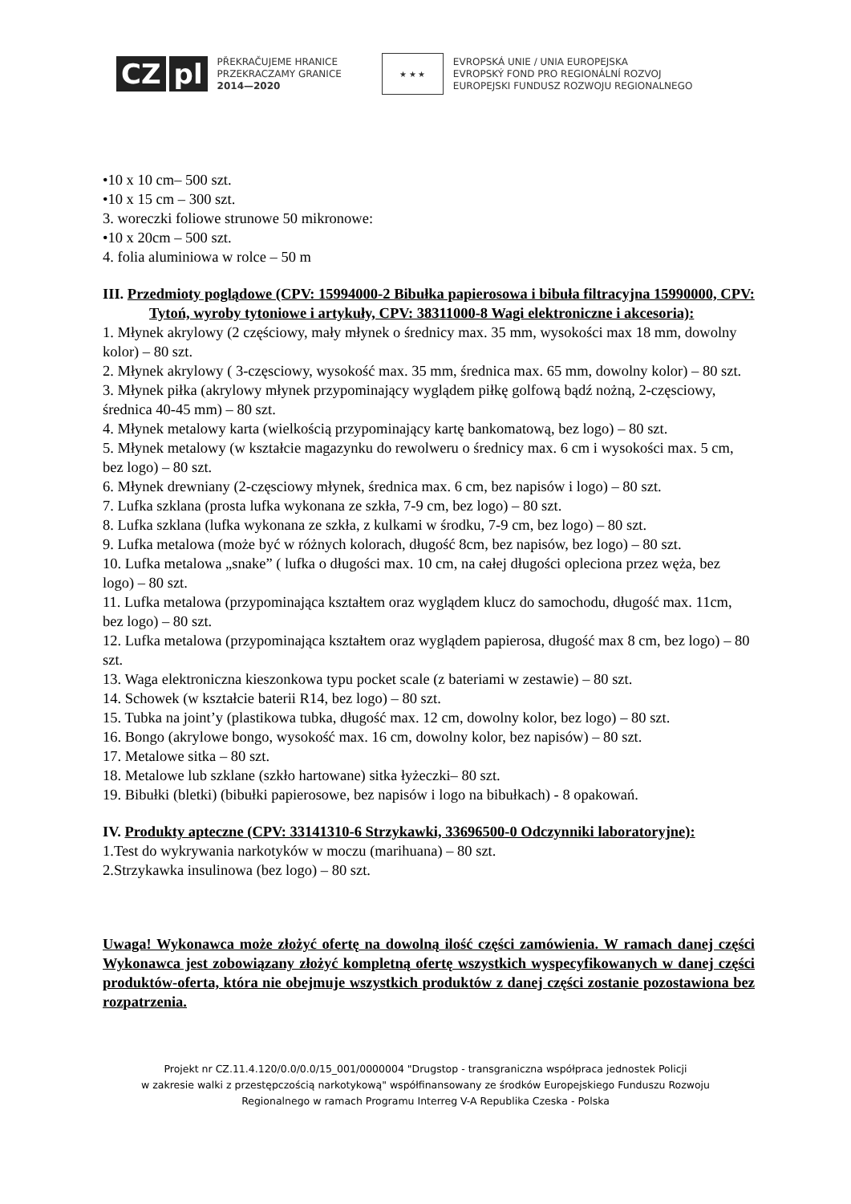CZ pl
PŘEKRAČUJEME HRANICE
PRZEKRACZAMY GRANICE
2014—2020
★ ★ ★
EVROPSKÁ UNIE / UNIA EUROPEJSKA
EVROPSKÝ FOND PRO REGIONÁLNÍ ROZVOJ
EUROPEJSKI FUNDUSZ ROZWOJU REGIONALNEGO
•10 x 10 cm– 500 szt.
•10 x 15 cm – 300 szt.
3. woreczki foliowe strunowe 50 mikronowe:
•10 x 20cm – 500 szt.
4. folia aluminiowa w rolce – 50 m
III. Przedmioty poglądowe (CPV: 15994000-2 Bibułka papierosowa i bibuła filtracyjna 15990000, CPV: Tytoń, wyroby tytoniowe i artykuły, CPV: 38311000-8 Wagi elektroniczne i akcesoria):
1. Młynek akrylowy (2 częściowy, mały młynek o średnicy max. 35 mm, wysokości max 18 mm, dowolny kolor) – 80 szt.
2. Młynek akrylowy ( 3-częsciowy, wysokość max. 35 mm, średnica max. 65 mm, dowolny kolor) – 80 szt.
3. Młynek piłka (akrylowy młynek przypominający wyglądem piłkę golfową bądź nożną, 2-częsciowy, średnica 40-45 mm) – 80 szt.
4. Młynek metalowy karta (wielkością przypominający kartę bankomatową, bez logo) – 80 szt.
5. Młynek metalowy (w kształcie magazynku do rewolweru o średnicy max. 6 cm i wysokości max. 5 cm, bez logo) – 80 szt.
6. Młynek drewniany (2-częsciowy młynek, średnica max. 6 cm, bez napisów i logo) – 80 szt.
7. Lufka szklana (prosta lufka wykonana ze szkła, 7-9 cm, bez logo) – 80 szt.
8. Lufka szklana (lufka wykonana ze szkła, z kulkami w środku, 7-9 cm, bez logo) – 80 szt.
9. Lufka metalowa (może być w różnych kolorach, długość 8cm, bez napisów, bez logo) – 80 szt.
10. Lufka metalowa „snake” ( lufka o długości max. 10 cm, na całej długości opleciona przez węża, bez logo) – 80 szt.
11. Lufka metalowa (przypominająca kształtem oraz wyglądem klucz do samochodu, długość max. 11cm, bez logo) – 80 szt.
12. Lufka metalowa (przypominająca kształtem oraz wyglądem papierosa, długość max 8 cm, bez logo) – 80 szt.
13. Waga elektroniczna kieszonkowa typu pocket scale (z bateriami w zestawie) – 80 szt.
14. Schowek (w kształcie baterii R14, bez logo) – 80 szt.
15. Tubka na joint’y (plastikowa tubka, długość max. 12 cm, dowolny kolor, bez logo) – 80 szt.
16. Bongo (akrylowe bongo, wysokość max. 16 cm, dowolny kolor, bez napisów) – 80 szt.
17. Metalowe sitka – 80 szt.
18. Metalowe lub szklane (szkło hartowane) sitka łyżeczki– 80 szt.
19. Bibułki (bletki) (bibułki papierosowe, bez napisów i logo na bibułkach) - 8 opakowań.
IV. Produkty apteczne (CPV: 33141310-6 Strzykawki, 33696500-0 Odczynniki laboratoryjne):
1.Test do wykrywania narkotyków w moczu (marihuana) – 80 szt.
2.Strzykawka insulinowa (bez logo) – 80 szt.
Uwaga! Wykonawca może złożyć ofertę na dowolną ilość części zamówienia. W ramach danej części Wykonawca jest zobowiązany złożyć kompletną ofertę wszystkich wyspecyfikowanych w danej części produktów-oferta, która nie obejmuje wszystkich produktów z danej części zostanie pozostawiona bez rozpatrzenia.
Projekt nr CZ.11.4.120/0.0/0.0/15_001/0000004 "Drugstop - transgraniczna współpraca jednostek Policji
w zakresie walki z przestępczością narkotykową" współfinansowany ze środków Europejskiego Funduszu Rozwoju
Regionalnego w ramach Programu Interreg V-A Republika Czeska - Polska